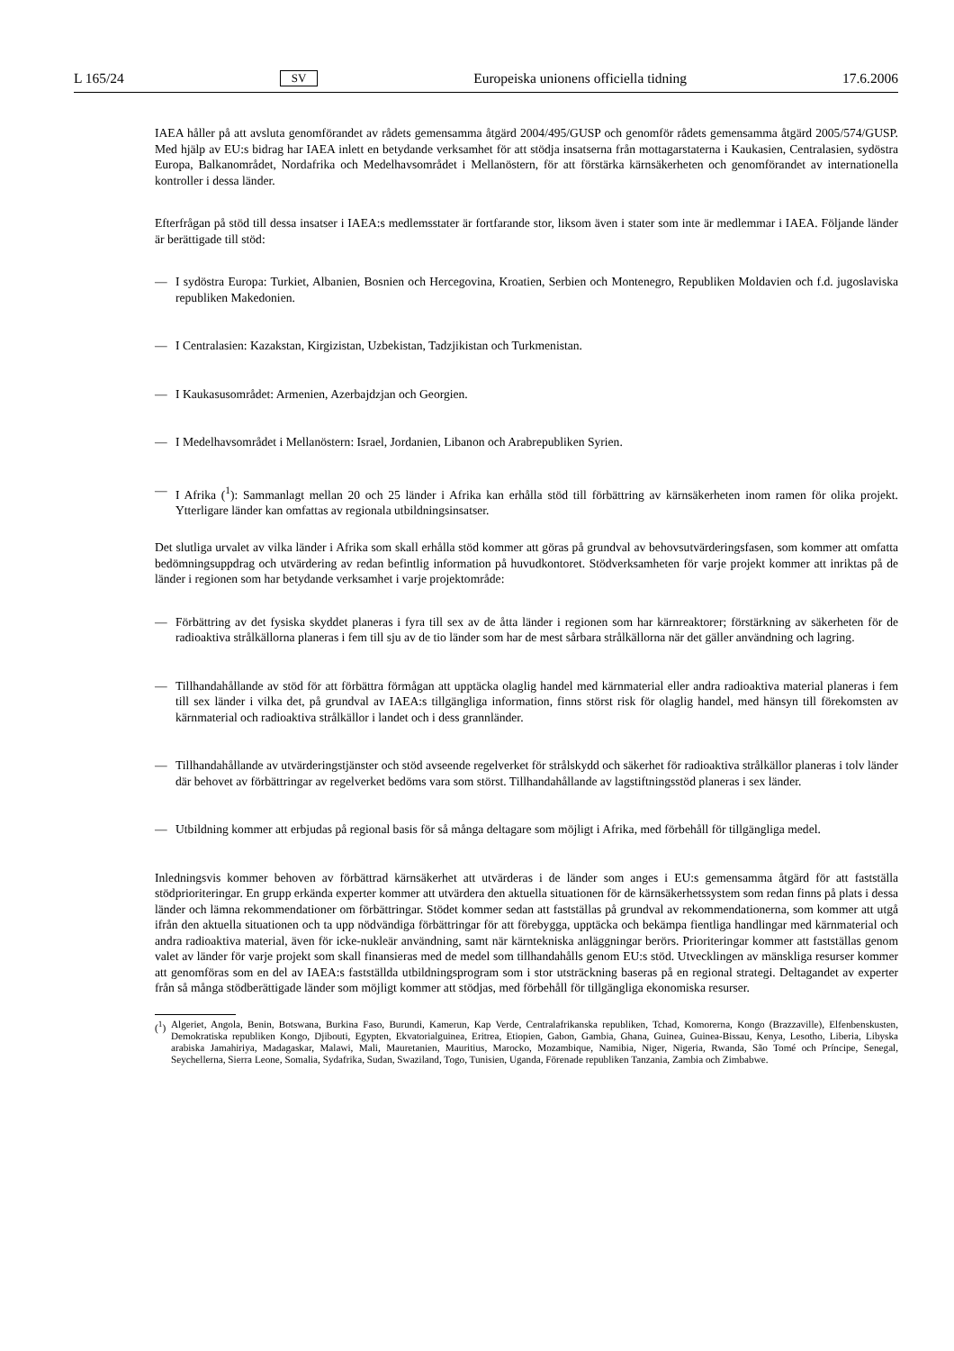L 165/24 SV Europeiska unionens officiella tidning 17.6.2006
IAEA håller på att avsluta genomförandet av rådets gemensamma åtgärd 2004/495/GUSP och genomför rådets gemensamma åtgärd 2005/574/GUSP. Med hjälp av EU:s bidrag har IAEA inlett en betydande verksamhet för att stödja insatserna från mottagarstaterna i Kaukasien, Centralasien, sydöstra Europa, Balkanområdet, Nordafrika och Medelhavsområdet i Mellanöstern, för att förstärka kärnsäkerheten och genomförandet av internationella kontroller i dessa länder.
Efterfrågan på stöd till dessa insatser i IAEA:s medlemsstater är fortfarande stor, liksom även i stater som inte är medlemmar i IAEA. Följande länder är berättigade till stöd:
— I sydöstra Europa: Turkiet, Albanien, Bosnien och Hercegovina, Kroatien, Serbien och Montenegro, Republiken Moldavien och f.d. jugoslaviska republiken Makedonien.
— I Centralasien: Kazakstan, Kirgizistan, Uzbekistan, Tadzjikistan och Turkmenistan.
— I Kaukasusområdet: Armenien, Azerbajdzjan och Georgien.
— I Medelhavsområdet i Mellanöstern: Israel, Jordanien, Libanon och Arabrepubliken Syrien.
— I Afrika (<sup>1</sup>): Sammanlagt mellan 20 och 25 länder i Afrika kan erhålla stöd till förbättring av kärnsäkerheten inom ramen för olika projekt. Ytterligare länder kan omfattas av regionala utbildningsinsatser.
Det slutliga urvalet av vilka länder i Afrika som skall erhålla stöd kommer att göras på grundval av behovsutvärderingsfasen, som kommer att omfatta bedömningsuppdrag och utvärdering av redan befintlig information på huvudkontoret. Stödverksamheten för varje projekt kommer att inriktas på de länder i regionen som har betydande verksamhet i varje projektområde:
— Förbättring av det fysiska skyddet planeras i fyra till sex av de åtta länder i regionen som har kärnreaktorer; förstärkning av säkerheten för de radioaktiva strålkällorna planeras i fem till sju av de tio länder som har de mest sårbara strålkällorna när det gäller användning och lagring.
— Tillhandahållande av stöd för att förbättra förmågan att upptäcka olaglig handel med kärnmaterial eller andra radioaktiva material planeras i fem till sex länder i vilka det, på grundval av IAEA:s tillgängliga information, finns störst risk för olaglig handel, med hänsyn till förekomsten av kärnmaterial och radioaktiva strålkällor i landet och i dess grannländer.
— Tillhandahållande av utvärderingstjänster och stöd avseende regelverket för strålskydd och säkerhet för radioaktiva strålkällor planeras i tolv länder där behovet av förbättringar av regelverket bedöms vara som störst. Tillhandahållande av lagstiftningsstöd planeras i sex länder.
— Utbildning kommer att erbjudas på regional basis för så många deltagare som möjligt i Afrika, med förbehåll för tillgängliga medel.
Inledningsvis kommer behoven av förbättrad kärnsäkerhet att utvärderas i de länder som anges i EU:s gemensamma åtgärd för att fastställa stödprioriteringar. En grupp erkända experter kommer att utvärdera den aktuella situationen för de kärnsäkerhetssystem som redan finns på plats i dessa länder och lämna rekommendationer om förbättringar. Stödet kommer sedan att fastställas på grundval av rekommendationerna, som kommer att utgå ifrån den aktuella situationen och ta upp nödvändiga förbättringar för att förebygga, upptäcka och bekämpa fientliga handlingar med kärnmaterial och andra radioaktiva material, även för icke-nukleär användning, samt när kärntekniska anläggningar berörs. Prioriteringar kommer att fastställas genom valet av länder för varje projekt som skall finansieras med de medel som tillhandahålls genom EU:s stöd. Utvecklingen av mänskliga resurser kommer att genomföras som en del av IAEA:s fastställda utbildningsprogram som i stor utsträckning baseras på en regional strategi. Deltagandet av experter från så många stödberättigade länder som möjligt kommer att stödjas, med förbehåll för tillgängliga ekonomiska resurser.
(<sup>1</sup>) Algeriet, Angola, Benin, Botswana, Burkina Faso, Burundi, Kamerun, Kap Verde, Centralafrikanska republiken, Tchad, Komorerna, Kongo (Brazzaville), Elfenbenskusten, Demokratiska republiken Kongo, Djibouti, Egypten, Ekvatorialguinea, Eritrea, Etiopien, Gabon, Gambia, Ghana, Guinea, Guinea-Bissau, Kenya, Lesotho, Liberia, Libyska arabiska Jamahiriya, Madagaskar, Malawi, Mali, Mauretanien, Mauritius, Marocko, Mozambique, Namibia, Niger, Nigeria, Rwanda, São Tomé och Príncipe, Senegal, Seychellerna, Sierra Leone, Somalia, Sydafrika, Sudan, Swaziland, Togo, Tunisien, Uganda, Förenade republiken Tanzania, Zambia och Zimbabwe.